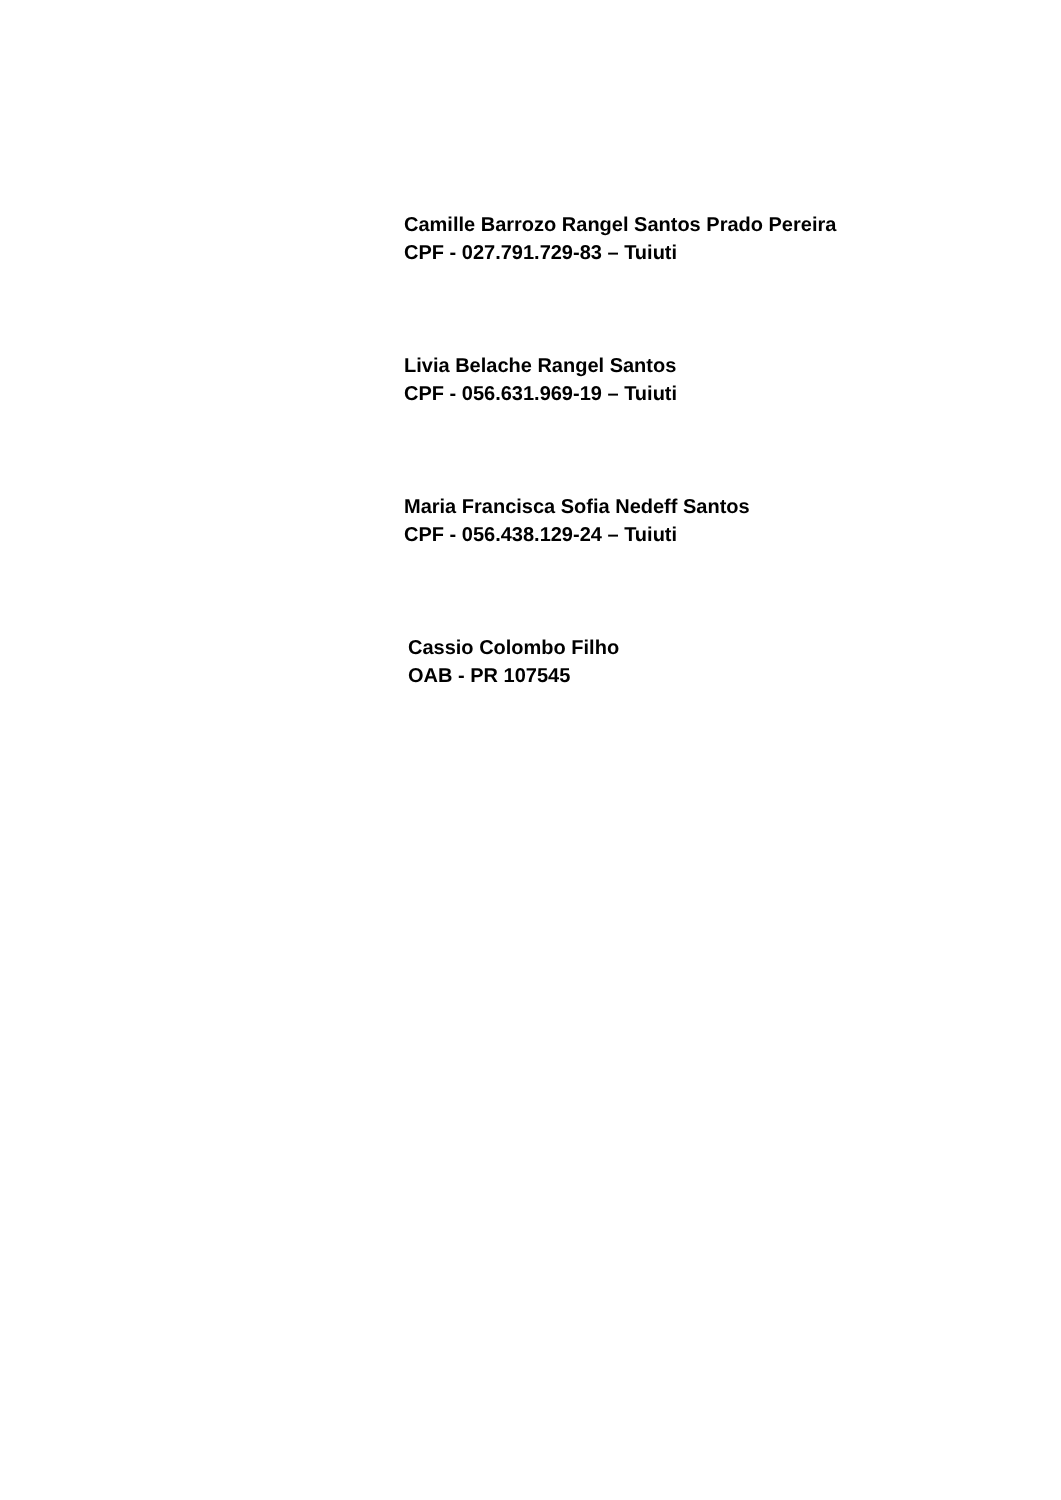Camille Barrozo Rangel Santos Prado Pereira
CPF - 027.791.729-83 – Tuiuti
Livia Belache Rangel Santos
CPF - 056.631.969-19 – Tuiuti
Maria Francisca Sofia Nedeff Santos
CPF - 056.438.129-24 – Tuiuti
Cassio Colombo Filho
OAB - PR 107545